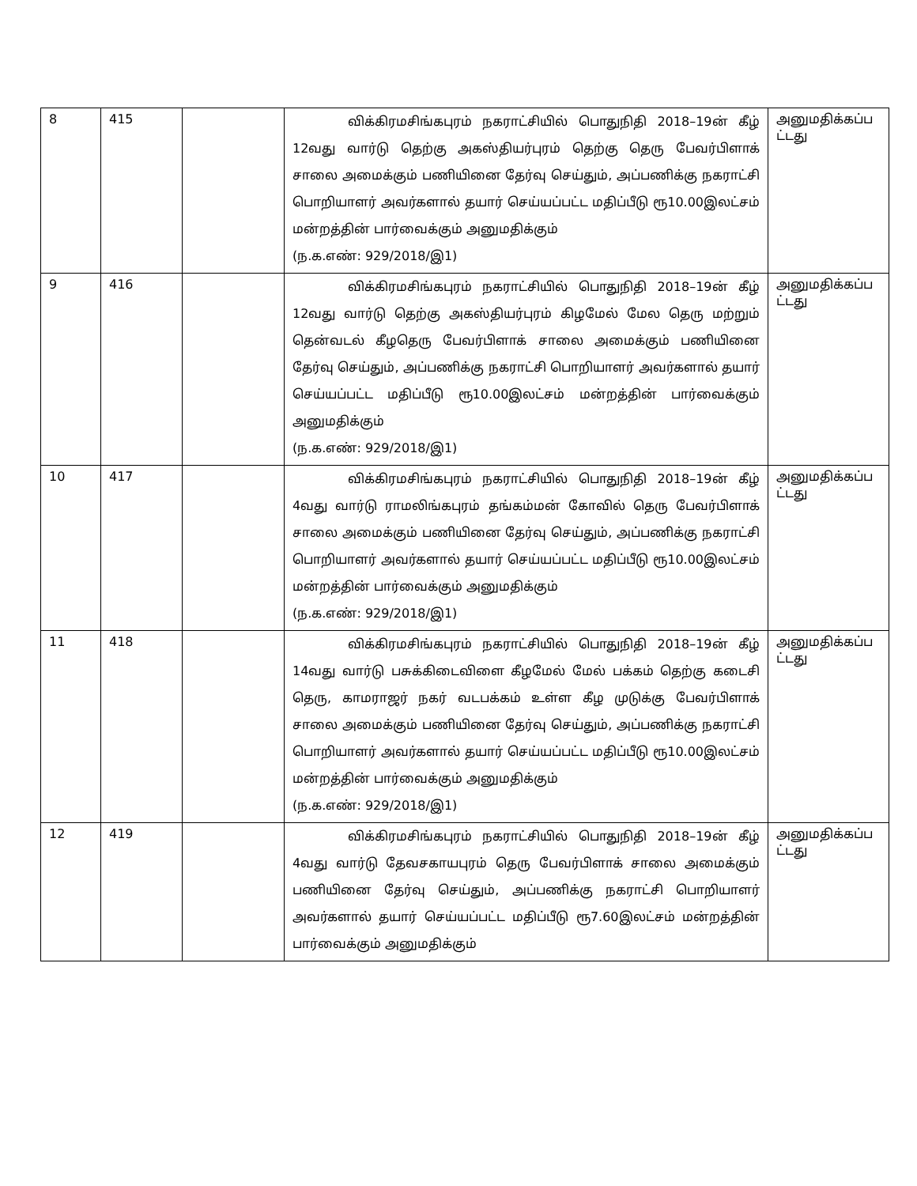| 8 | 415 | | விக்கிரமசிங்கபுரம் நகராட்சியில் பொதுநிதி 2018–19ன் கீழ் 12வது வார்டு தெற்கு அகஸ்தியர்புரம் தெற்கு தெரு பேவர்பிளாக் சாலை அமைக்கும் பணியினை தேர்வு செய்தும், அப்பணிக்கு நகராட்சி பொறியாளர் அவர்களால் தயார் செய்யப்பட்ட மதிப்பீடு ரூ10.00இலட்சம் மன்றத்தின் பார்வைக்கும் அனுமதிக்கும் (ந.க.எண்: 929/2018/இ1) | அனுமதிக்கப்ப ட்டது |
| 9 | 416 | | விக்கிரமசிங்கபுரம் நகராட்சியில் பொதுநிதி 2018–19ன் கீழ் 12வது வார்டு தெற்கு அகஸ்தியர்புரம் கிழமேல் மேல தெரு மற்றும் தென்வடல் கீழதெரு பேவர்பிளாக் சாலை அமைக்கும் பணியினை தேர்வு செய்தும், அப்பணிக்கு நகராட்சி பொறியாளர் அவர்களால் தயார் செய்யப்பட்ட மதிப்பீடு ரூ10.00இலட்சம் மன்றத்தின் பார்வைக்கும் அனுமதிக்கும் (ந.க.எண்: 929/2018/இ1) | அனுமதிக்கப்ப ட்டது |
| 10 | 417 | | விக்கிரமசிங்கபுரம் நகராட்சியில் பொதுநிதி 2018–19ன் கீழ் 4வது வார்டு ராமலிங்கபுரம் தங்கம்மன் கோவில் தெரு பேவர்பிளாக் சாலை அமைக்கும் பணியினை தேர்வு செய்தும், அப்பணிக்கு நகராட்சி பொறியாளர் அவர்களால் தயார் செய்யப்பட்ட மதிப்பீடு ரூ10.00இலட்சம் மன்றத்தின் பார்வைக்கும் அனுமதிக்கும் (ந.க.எண்: 929/2018/இ1) | அனுமதிக்கப்ப ட்டது |
| 11 | 418 | | விக்கிரமசிங்கபுரம் நகராட்சியில் பொதுநிதி 2018–19ன் கீழ் 14வது வார்டு பசுக்கிடைவிளை கீழமேல் மேல் பக்கம் தெற்கு கடைசி தெரு, காமராஜர் நகர் வடபக்கம் உள்ள கீழ முடுக்கு பேவர்பிளாக் சாலை அமைக்கும் பணியினை தேர்வு செய்தும், அப்பணிக்கு நகராட்சி பொறியாளர் அவர்களால் தயார் செய்யப்பட்ட மதிப்பீடு ரூ10.00இலட்சம் மன்றத்தின் பார்வைக்கும் அனுமதிக்கும் (ந.க.எண்: 929/2018/இ1) | அனுமதிக்கப்ப ட்டது |
| 12 | 419 | | விக்கிரமசிங்கபுரம் நகராட்சியில் பொதுநிதி 2018–19ன் கீழ் 4வது வார்டு தேவசகாயபுரம் தெரு பேவர்பிளாக் சாலை அமைக்கும் பணியினை தேர்வு செய்தும், அப்பணிக்கு நகராட்சி பொறியாளர் அவர்களால் தயார் செய்யப்பட்ட மதிப்பீடு ரூ7.60இலட்சம் மன்றத்தின் பார்வைக்கும் அனுமதிக்கும் | அனுமதிக்கப்ப ட்டது |